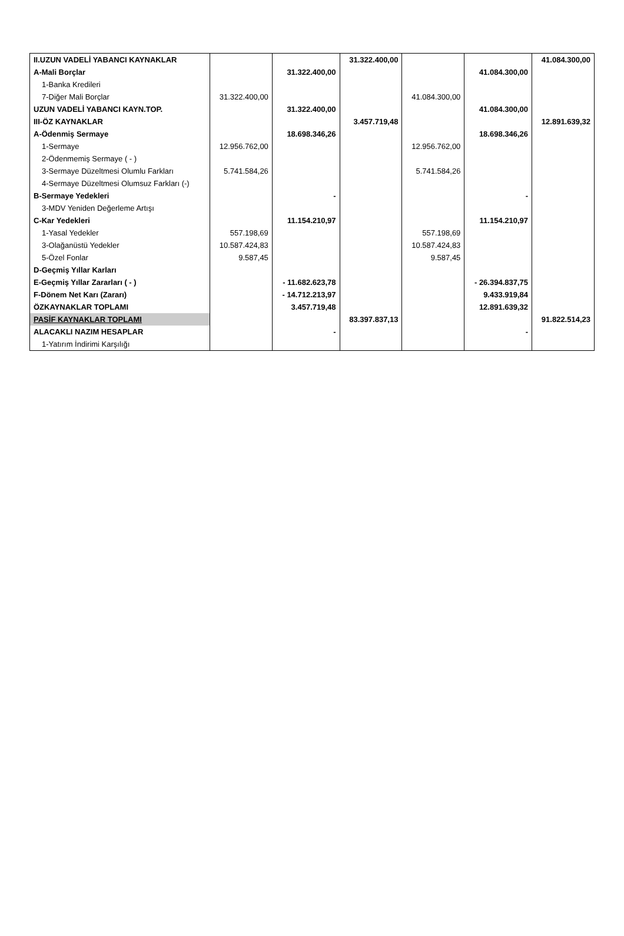| II.UZUN VADELİ YABANCI KAYNAKLAR | | | 31.322.400,00 | | | 41.084.300,00 |
| A-Mali Borçlar | | 31.322.400,00 | | | 41.084.300,00 | |
| 1-Banka Kredileri | | | | | | |
| 7-Diğer Mali Borçlar | 31.322.400,00 | | | 41.084.300,00 | | |
| UZUN VADELİ YABANCI KAYN.TOP. | | 31.322.400,00 | | | 41.084.300,00 | |
| III-ÖZ KAYNAKLAR | | | 3.457.719,48 | | | 12.891.639,32 |
| A-Ödenmiş Sermaye | | 18.698.346,26 | | | 18.698.346,26 | |
| 1-Sermaye | 12.956.762,00 | | | 12.956.762,00 | | |
| 2-Ödenmemiş Sermaye ( - ) | | | | | | |
| 3-Sermaye Düzeltmesi Olumlu Farkları | 5.741.584,26 | | | 5.741.584,26 | | |
| 4-Sermaye Düzeltmesi Olumsuz Farkları (-) | | | | | | |
| B-Sermaye Yedekleri | | - | | | - | |
| 3-MDV Yeniden Değerleme Artışı | | | | | | |
| C-Kar Yedekleri | | 11.154.210,97 | | | 11.154.210,97 | |
| 1-Yasal Yedekler | 557.198,69 | | | 557.198,69 | | |
| 3-Olağanüstü Yedekler | 10.587.424,83 | | | 10.587.424,83 | | |
| 5-Özel Fonlar | 9.587,45 | | | 9.587,45 | | |
| D-Geçmiş Yıllar Karları | | | | | | |
| E-Geçmiş Yıllar Zararları ( - ) | | - 11.682.623,78 | | | - 26.394.837,75 | |
| F-Dönem Net Karı (Zararı) | | - 14.712.213,97 | | | 9.433.919,84 | |
| ÖZKAYNAKLAR TOPLAMI | | 3.457.719,48 | | | 12.891.639,32 | |
| PASİF KAYNAKLAR TOPLAMI | | | 83.397.837,13 | | | 91.822.514,23 |
| ALACAKLI NAZIM HESAPLAR | | - | | | - | |
| 1-Yatırım İndirimi Karşılığı | | | | | | |